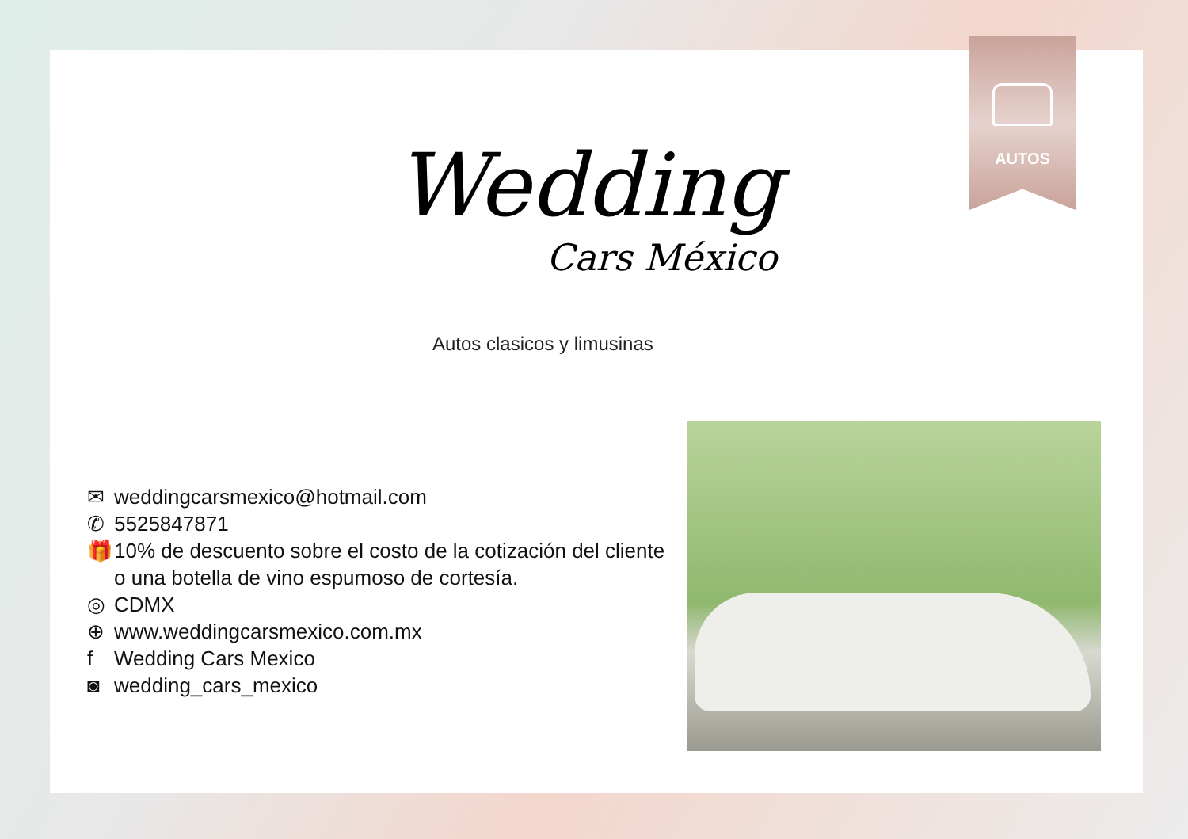AUTOS
Wedding
Cars México
Autos clasicos y limusinas
✉ weddingcarsmexico@hotmail.com
✆ 5525847871
🎁 10% de descuento sobre el costo de la cotización del cliente o una botella de vino espumoso de cortesía.
◎ CDMX
⊕ www.weddingcarsmexico.com.mx
f Wedding Cars Mexico
◙ wedding_cars_mexico